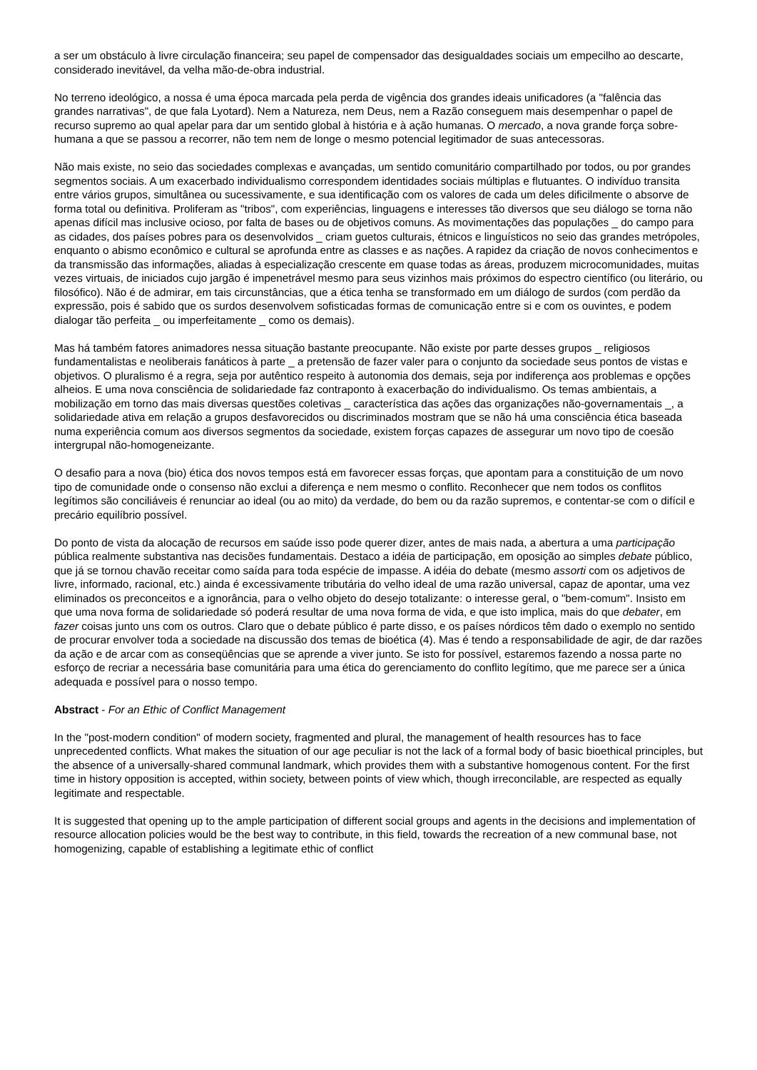a ser um obstáculo à livre circulação financeira; seu papel de compensador das desigualdades sociais um empecilho ao descarte, considerado inevitável, da velha mão-de-obra industrial.
No terreno ideológico, a nossa é uma época marcada pela perda de vigência dos grandes ideais unificadores (a "falência das grandes narrativas", de que fala Lyotard). Nem a Natureza, nem Deus, nem a Razão conseguem mais desempenhar o papel de recurso supremo ao qual apelar para dar um sentido global à história e à ação humanas. O mercado, a nova grande força sobre-humana a que se passou a recorrer, não tem nem de longe o mesmo potencial legitimador de suas antecessoras.
Não mais existe, no seio das sociedades complexas e avançadas, um sentido comunitário compartilhado por todos, ou por grandes segmentos sociais. A um exacerbado individualismo correspondem identidades sociais múltiplas e flutuantes. O indivíduo transita entre vários grupos, simultânea ou sucessivamente, e sua identificação com os valores de cada um deles dificilmente o absorve de forma total ou definitiva. Proliferam as "tribos", com experiências, linguagens e interesses tão diversos que seu diálogo se torna não apenas difícil mas inclusive ocioso, por falta de bases ou de objetivos comuns. As movimentações das populações _ do campo para as cidades, dos países pobres para os desenvolvidos _ criam guetos culturais, étnicos e linguísticos no seio das grandes metrópoles, enquanto o abismo econômico e cultural se aprofunda entre as classes e as nações. A rapidez da criação de novos conhecimentos e da transmissão das informações, aliadas à especialização crescente em quase todas as áreas, produzem microcomunidades, muitas vezes virtuais, de iniciados cujo jargão é impenetrável mesmo para seus vizinhos mais próximos do espectro científico (ou literário, ou filosófico). Não é de admirar, em tais circunstâncias, que a ética tenha se transformado em um diálogo de surdos (com perdão da expressão, pois é sabido que os surdos desenvolvem sofisticadas formas de comunicação entre si e com os ouvintes, e podem dialogar tão perfeita _ ou imperfeitamente _ como os demais).
Mas há também fatores animadores nessa situação bastante preocupante. Não existe por parte desses grupos _ religiosos fundamentalistas e neoliberais fanáticos à parte _ a pretensão de fazer valer para o conjunto da sociedade seus pontos de vistas e objetivos. O pluralismo é a regra, seja por autêntico respeito à autonomia dos demais, seja por indiferença aos problemas e opções alheios. E uma nova consciência de solidariedade faz contraponto à exacerbação do individualismo. Os temas ambientais, a mobilização em torno das mais diversas questões coletivas _ característica das ações das organizações não-governamentais _, a solidariedade ativa em relação a grupos desfavorecidos ou discriminados mostram que se não há uma consciência ética baseada numa experiência comum aos diversos segmentos da sociedade, existem forças capazes de assegurar um novo tipo de coesão intergrupal não-homogeneizante.
O desafio para a nova (bio) ética dos novos tempos está em favorecer essas forças, que apontam para a constituição de um novo tipo de comunidade onde o consenso não exclui a diferença e nem mesmo o conflito. Reconhecer que nem todos os conflitos legítimos são conciliáveis é renunciar ao ideal (ou ao mito) da verdade, do bem ou da razão supremos, e contentar-se com o difícil e precário equilíbrio possível.
Do ponto de vista da alocação de recursos em saúde isso pode querer dizer, antes de mais nada, a abertura a uma participação pública realmente substantiva nas decisões fundamentais. Destaco a idéia de participação, em oposição ao simples debate público, que já se tornou chavão receitar como saída para toda espécie de impasse. A idéia do debate (mesmo assorti com os adjetivos de livre, informado, racional, etc.) ainda é excessivamente tributária do velho ideal de uma razão universal, capaz de apontar, uma vez eliminados os preconceitos e a ignorância, para o velho objeto do desejo totalizante: o interesse geral, o "bem-comum". Insisto em que uma nova forma de solidariedade só poderá resultar de uma nova forma de vida, e que isto implica, mais do que debater, em fazer coisas junto uns com os outros. Claro que o debate público é parte disso, e os países nórdicos têm dado o exemplo no sentido de procurar envolver toda a sociedade na discussão dos temas de bioética (4). Mas é tendo a responsabilidade de agir, de dar razões da ação e de arcar com as conseqüências que se aprende a viver junto. Se isto for possível, estaremos fazendo a nossa parte no esforço de recriar a necessária base comunitária para uma ética do gerenciamento do conflito legítimo, que me parece ser a única adequada e possível para o nosso tempo.
Abstract - For an Ethic of Conflict Management
In the "post-modern condition" of modern society, fragmented and plural, the management of health resources has to face unprecedented conflicts. What makes the situation of our age peculiar is not the lack of a formal body of basic bioethical principles, but the absence of a universally-shared communal landmark, which provides them with a substantive homogenous content. For the first time in history opposition is accepted, within society, between points of view which, though irreconcilable, are respected as equally legitimate and respectable.
It is suggested that opening up to the ample participation of different social groups and agents in the decisions and implementation of resource allocation policies would be the best way to contribute, in this field, towards the recreation of a new communal base, not homogenizing, capable of establishing a legitimate ethic of conflict